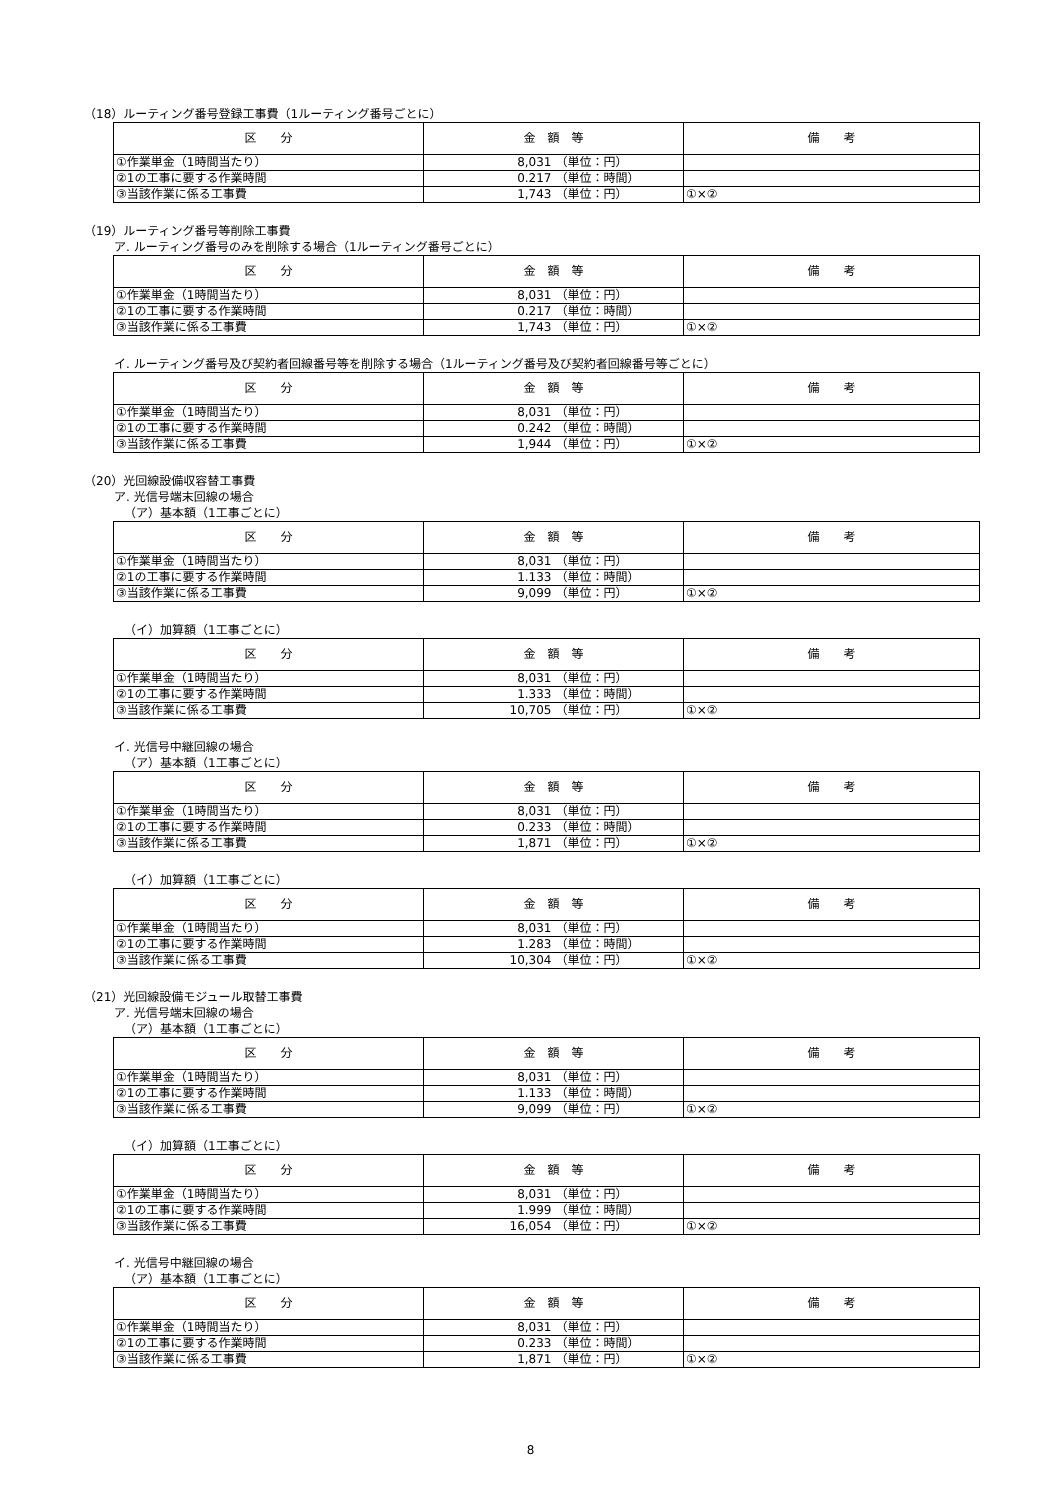（18）ルーティング番号登録工事費（1ルーティング番号ごとに）
| 区 分 | 金 額 等 | | 備 考 |
| --- | --- | --- | --- |
| ①作業単金（1時間当たり） | 8,031 | （単位：円） | |
| ②1の工事に要する作業時間 | 0.217 | （単位：時間） | |
| ③当該作業に係る工事費 | 1,743 | （単位：円） | ①×② |
（19）ルーティング番号等削除工事費
ア. ルーティング番号のみを削除する場合（1ルーティング番号ごとに）
| 区 分 | 金 額 等 | | 備 考 |
| --- | --- | --- | --- |
| ①作業単金（1時間当たり） | 8,031 | （単位：円） | |
| ②1の工事に要する作業時間 | 0.217 | （単位：時間） | |
| ③当該作業に係る工事費 | 1,743 | （単位：円） | ①×② |
イ. ルーティング番号及び契約者回線番号等を削除する場合（1ルーティング番号及び契約者回線番号等ごとに）
| 区 分 | 金 額 等 | | 備 考 |
| --- | --- | --- | --- |
| ①作業単金（1時間当たり） | 8,031 | （単位：円） | |
| ②1の工事に要する作業時間 | 0.242 | （単位：時間） | |
| ③当該作業に係る工事費 | 1,944 | （単位：円） | ①×② |
（20）光回線設備収容替工事費
ア. 光信号端末回線の場合
（ア）基本額（1工事ごとに）
| 区 分 | 金 額 等 | | 備 考 |
| --- | --- | --- | --- |
| ①作業単金（1時間当たり） | 8,031 | （単位：円） | |
| ②1の工事に要する作業時間 | 1.133 | （単位：時間） | |
| ③当該作業に係る工事費 | 9,099 | （単位：円） | ①×② |
（イ）加算額（1工事ごとに）
| 区 分 | 金 額 等 | | 備 考 |
| --- | --- | --- | --- |
| ①作業単金（1時間当たり） | 8,031 | （単位：円） | |
| ②1の工事に要する作業時間 | 1.333 | （単位：時間） | |
| ③当該作業に係る工事費 | 10,705 | （単位：円） | ①×② |
イ. 光信号中継回線の場合
（ア）基本額（1工事ごとに）
| 区 分 | 金 額 等 | | 備 考 |
| --- | --- | --- | --- |
| ①作業単金（1時間当たり） | 8,031 | （単位：円） | |
| ②1の工事に要する作業時間 | 0.233 | （単位：時間） | |
| ③当該作業に係る工事費 | 1,871 | （単位：円） | ①×② |
（イ）加算額（1工事ごとに）
| 区 分 | 金 額 等 | | 備 考 |
| --- | --- | --- | --- |
| ①作業単金（1時間当たり） | 8,031 | （単位：円） | |
| ②1の工事に要する作業時間 | 1.283 | （単位：時間） | |
| ③当該作業に係る工事費 | 10,304 | （単位：円） | ①×② |
（21）光回線設備モジュール取替工事費
ア. 光信号端末回線の場合
（ア）基本額（1工事ごとに）
| 区 分 | 金 額 等 | | 備 考 |
| --- | --- | --- | --- |
| ①作業単金（1時間当たり） | 8,031 | （単位：円） | |
| ②1の工事に要する作業時間 | 1.133 | （単位：時間） | |
| ③当該作業に係る工事費 | 9,099 | （単位：円） | ①×② |
（イ）加算額（1工事ごとに）
| 区 分 | 金 額 等 | | 備 考 |
| --- | --- | --- | --- |
| ①作業単金（1時間当たり） | 8,031 | （単位：円） | |
| ②1の工事に要する作業時間 | 1.999 | （単位：時間） | |
| ③当該作業に係る工事費 | 16,054 | （単位：円） | ①×② |
イ. 光信号中継回線の場合
（ア）基本額（1工事ごとに）
| 区 分 | 金 額 等 | | 備 考 |
| --- | --- | --- | --- |
| ①作業単金（1時間当たり） | 8,031 | （単位：円） | |
| ②1の工事に要する作業時間 | 0.233 | （単位：時間） | |
| ③当該作業に係る工事費 | 1,871 | （単位：円） | ①×② |
8